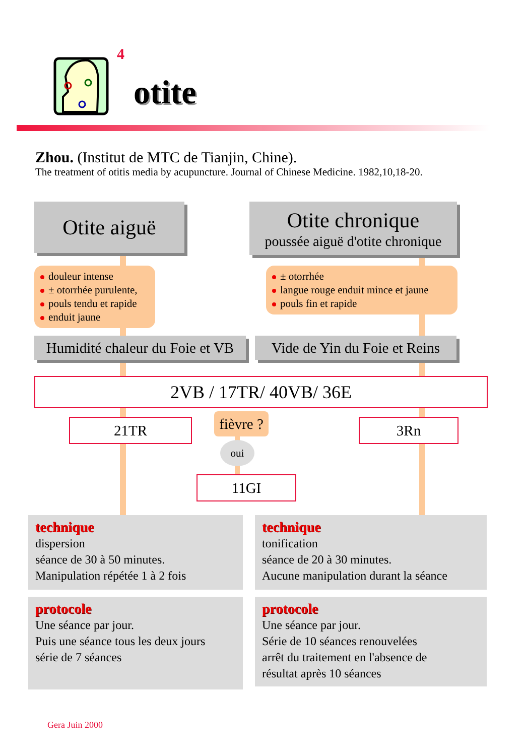4
otite
Zhou. (Institut de MTC de Tianjin, Chine).
The treatment of otitis media by acupuncture. Journal of Chinese Medicine. 1982,10,18-20.
Otite aiguë
Otite chronique
poussée aiguë d'otite chronique
douleur intense
± otorrhée purulente,
pouls tendu et rapide
enduit jaune
± otorrhée
langue rouge enduit mince et jaune
pouls fin et rapide
Humidité chaleur du Foie et VB
Vide de Yin du Foie et Reins
2VB / 17TR/ 40VB/ 36E
21TR
fièvre ?
3Rn
oui
11GI
technique
dispersion
séance de 30 à 50 minutes.
Manipulation répétée 1 à 2 fois
technique
tonification
séance de 20 à 30 minutes.
Aucune manipulation durant la séance
protocole
Une séance par jour.
Puis une séance tous les deux jours
série de 7 séances
protocole
Une séance par jour.
Série de 10 séances renouvelées
arrêt du traitement en l'absence de
résultat après 10 séances
Gera Juin 2000